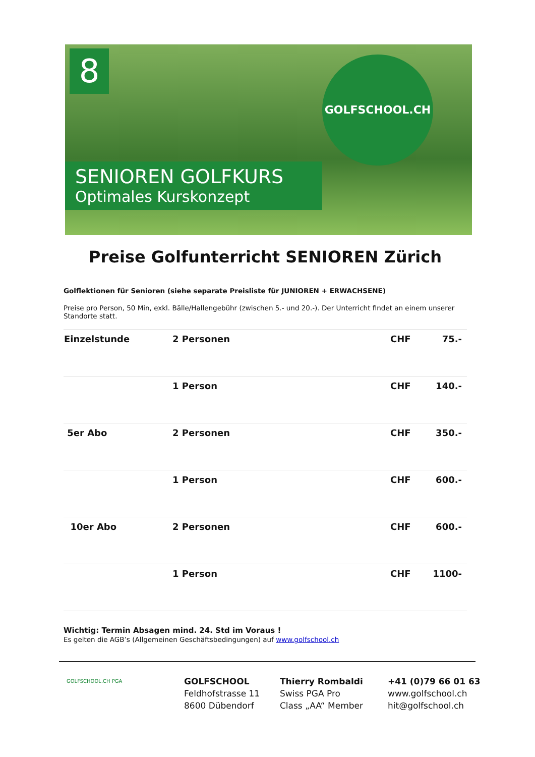8 GOLFSCHOOL.CH
SENIOREN GOLFKURS
Optimales Kurskonzept
Preise Golfunterricht SENIOREN Zürich
Golflektionen für Senioren (siehe separate Preisliste für JUNIOREN + ERWACHSENE)
Preise pro Person, 50 Min, exkl. Bälle/Hallengebühr (zwischen 5.- und 20.-). Der Unterricht findet an einem unserer Standorte statt.
| Einzelstunde | 2 Personen | CHF | 75.- |
| | 1 Person | CHF | 140.- |
| 5er Abo | 2 Personen | CHF | 350.- |
| | 1 Person | CHF | 600.- |
| 10er Abo | 2 Personen | CHF | 600.- |
| | 1 Person | CHF | 1100- |
Wichtig: Termin Absagen mind. 24. Std im Voraus !
Es gelten die AGB’s (Allgemeinen Geschäftsbedingungen) auf www.golfschool.ch
GOLFSCHOOL.CH PGA
GOLFSCHOOL
Feldhofstrasse 11
8600 Dübendorf
Thierry Rombaldi
Swiss PGA Pro
Class „AA“ Member
+41 (0)79 66 01 63
www.golfschool.ch
hit@golfschool.ch